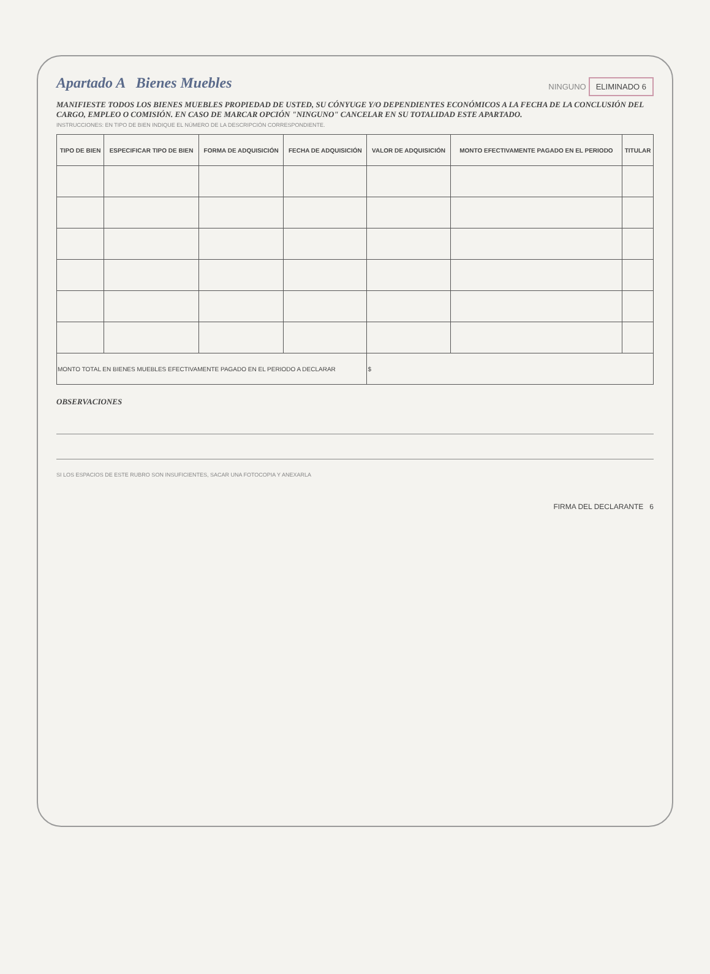Apartado A Bienes Muebles
NINGUNO ELIMINADO 6
MANIFIESTE TODOS LOS BIENES MUEBLES PROPIEDAD DE USTED, SU CÓNYUGE Y/O DEPENDIENTES ECONÓMICOS A LA FECHA DE LA CONCLUSIÓN DEL CARGO, EMPLEO O COMISIÓN. EN CASO DE MARCAR OPCIÓN "NINGUNO" CANCELAR EN SU TOTALIDAD ESTE APARTADO.
INSTRUCCIONES: EN TIPO DE BIEN INDIQUE EL NÚMERO DE LA DESCRIPCIÓN CORRESPONDIENTE.
| TIPO DE BIEN | ESPECIFICAR TIPO DE BIEN | FORMA DE ADQUISICIÓN | FECHA DE ADQUISICIÓN | VALOR DE ADQUISICIÓN | MONTO EFECTIVAMENTE PAGADO EN EL PERIODO | TITULAR |
| --- | --- | --- | --- | --- | --- | --- |
| MONTO TOTAL EN BIENES MUEBLES EFECTIVAMENTE PAGADO EN EL PERIODO A DECLARAR | | | | $ | | |
OBSERVACIONES
SI LOS ESPACIOS DE ESTE RUBRO SON INSUFICIENTES, SACAR UNA FOTOCOPIA Y ANEXARLA
FIRMA DEL DECLARANTE 6